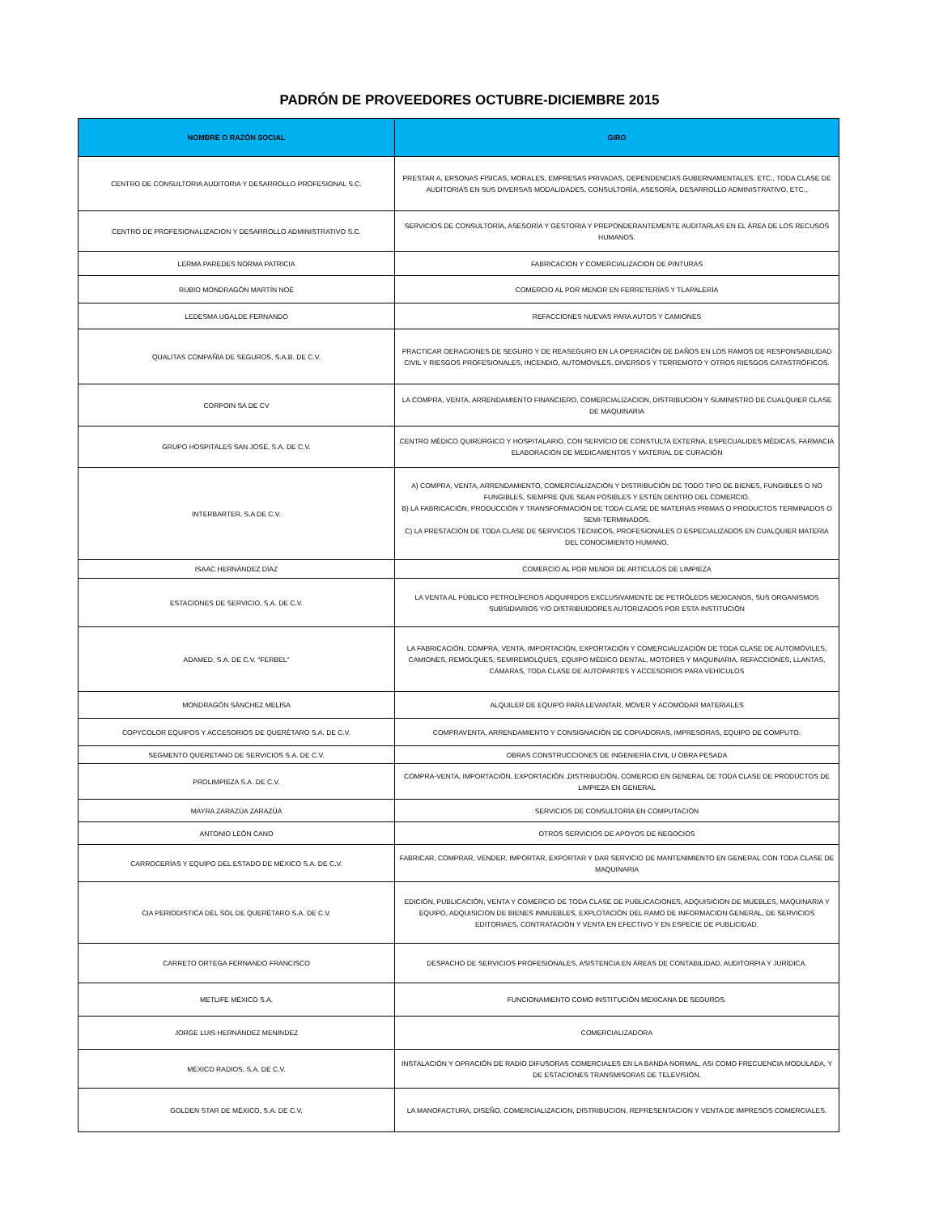PADRÓN DE PROVEEDORES OCTUBRE-DICIEMBRE 2015
| NOMBRE O RAZÓN SOCIAL | GIRO |
| --- | --- |
| CENTRO DE CONSULTORIA AUDITORIA Y DESARROLLO PROFESIONAL S.C. | PRESTAR A, ERSONAS FÍSICAS, MORALES, EMPRESAS PRIVADAS, DEPENDENCIAS GUBERNAMENTALES, ETC., TODA CLASE DE AUDITORIAS EN SUS DIVERSAS MODALIDADES, CONSULTORÍA, ASESORÍA, DESARROLLO ADMINISTRATIVO, ETC., |
| CENTRO DE PROFESIONALIZACION Y DESARROLLO ADMINISTRATIVO S.C. | SERVICIOS DE CONSULTORÍA, ASESORÍA Y GESTORIA Y PREPONDERANTEMENTE AUDITARLAS EN EL ÁREA DE LOS RECUSOS HUMANOS. |
| LERMA PAREDES NORMA PATRICIA | FABRICACION Y COMERCIALIZACION DE PINTURAS |
| RUBIO MONDRAGÓN MARTÍN NOÉ | COMERCIO AL POR MENOR EN FERRETERÍAS Y TLAPALERÍA |
| LEDESMA UGALDE FERNANDO | REFACCIONES NUEVAS PARA AUTOS Y CAMIONES |
| QUALITAS COMPAÑÍA DE SEGUROS, S.A.B. DE C.V. | PRACTICAR OERACIONES DE SEGURO Y DE REASEGURO EN LA OPERACIÓN DE DAÑOS EN LOS RAMOS DE RESPONSABILIDAD CIVIL Y RIESGOS PROFESIONALES, INCENDIO, AUTOMOVILES, DIVERSOS Y TERREMOTO Y OTROS RIESGOS CATASTRÓFICOS. |
| CORPOIN SA DE CV | LA COMPRA, VENTA, ARRENDAMIENTO FINANCIERO, COMERCIALIZACION, DISTRIBUCION Y SUMINISTRO DE CUALQUIER CLASE DE MAQUINARIA |
| GRUPO HOSPITALES SAN JOSÉ, S.A. DE C.V. | CENTRO MÉDICO QUIRÚRGICO Y HOSPITALARIO, CON SERVICIO DE CONSTULTA EXTERNA, ESPECUALIDES MÉDICAS, FARMACIA ELABORACIÓN DE MEDICAMENTOS Y MATERIAL DE CURACIÓN |
| INTERBARTER, S.A DE C.V. | A) COMPRA, VENTA, ARRENDAMIENTO, COMERCIALIZACIÓN Y DISTRIBUCIÓN DE TODO TIPO DE BIENES, FUNGIBLES O NO FUNGIBLES, SIEMPRE QUE SEAN POSIBLES Y ESTÉN DENTRO DEL COMERCIO. B) LA FABRICACIÓN, PRODUCCIÓN Y TRANSFORMACIÓN DE TODA CLASE DE MATERIAS PRIMAS O PRODUCTOS TERMINADOS O SEMI-TERMINADOS. C) LA PRESTACIÓN DE TODA CLASE DE SERVICIOS TÉCNICOS, PROFESIONALES O ESPECIALIZADOS EN CUALQUIER MATERIA DEL CONOCIMIENTO HUMANO. |
| ISAAC HERNÁNDEZ DÍAZ | COMERCIO AL POR MENOR DE ARTICULOS DE LIMPIEZA |
| ESTACIONES DE SERVICIO, S.A. DE C.V. | LA VENTA AL PÚBLICO PETROLÍFEROS ADQUIRIDOS EXCLUSIVAMENTE DE PETRÓLEOS MEXICANOS, SUS ORGANISMOS SUBSIDIARIOS Y/O DISTRIBUIDORES AUTORIZADOS POR ESTA INSTITUCIÓN |
| ADAMED, S.A. DE C.V. "FERBEL" | LA FABRICACIÓN, COMPRA, VENTA, IMPORTACIÓN, EXPORTACIÓN Y COMERCIALIZACIÓN DE TODA CLASE DE AUTOMÓVILES, CAMIONES, REMOLQUES, SEMIREMOLQUES, EQUIPO MÉDICO DENTAL, MOTORES Y MAQUINARIA, REFACCIONES, LLANTAS, CÁMARAS, TODA CLASE DE AUTOPARTES Y ACCESORIOS PARA VEHÍCULOS |
| MONDRAGÓN SÁNCHEZ MELISA | ALQUILER DE EQUIPO PARA LEVANTAR, MOVER Y ACOMODAR MATERIALES |
| COPYCOLOR EQUIPOS Y ACCESORIOS DE QUERÉTARO S.A. DE C.V. | COMPRAVENTA, ARRENDAMIENTO Y CONSIGNACIÓN DE COPIADORAS, IMPRESORAS, EQUIPO DE COMPUTO. |
| SEGMENTO QUERETANO DE SERVICIOS S.A. DE C.V. | OBRAS CONSTRUCCIONES DE INGENIERÍA CIVIL U OBRA PESADA |
| PROLIMPIEZA S.A. DE C.V. | COMPRA-VENTA, IMPORTACIÓN, EXPORTACIÓN ,DISTRIBUCIÓN, COMERCIO EN GENERAL DE TODA CLASE DE PRODUCTOS DE LIMPIEZA EN GENERAL |
| MAYRA ZARAZÚA ZARAZÚA | SERVICIOS DE CONSULTORÍA EN COMPUTACIÓN |
| ANTONIO LEÓN CANO | OTROS SERVICIOS DE APOYOS DE NEGOCIOS |
| CARROCERÍAS Y EQUIPO DEL ESTADO DE MÉXICO S.A. DE C.V. | FABRICAR, COMPRAR, VENDER, IMPORTAR, EXPORTAR Y DAR SERVICIO DE MANTENIMIENTO EN GENERAL CON TODA CLASE DE MAQUINARIA |
| CIA PERIODISTICA DEL SOL DE QUERÉTARO S.A. DE C.V. | EDICIÓN, PUBLICACIÓN, VENTA Y COMERCIO DE TODA CLASE DE PUBLICACIONES, ADQUISICION DE MUEBLES, MAQUINARIA Y EQUIPO, ADQUISICION DE BIENES INMUEBLES, EXPLOTACIÓN DEL RAMO DE INFORMACION GENERAL, DE SERVICIOS EDITORIAES, CONTRATACIÓN Y VENTA EN EFECTIVO Y EN ESPECIE DE PUBLICIDAD. |
| CARRETO ORTEGA FERNANDO FRANCISCO | DESPACHO DE SERVICIOS PROFESIONALES, ASISTENCIA EN ÁREAS DE CONTABILIDAD, AUDITORPIA Y JURÍDICA. |
| METLIFE MÉXICO S.A. | FUNCIONAMIENTO COMO INSTITUCIÓN MEXICANA DE SEGUROS. |
| JORGE LUIS HERNÁNDEZ MENINDEZ | COMERCIALIZADORA |
| MÉXICO RADIOS, S.A. DE C.V. | INSTALACIÓN Y OPRACIÓN DE RADIO DIFUSORAS COMERCIALES EN LA BANDA NORMAL, ASI COMO FRECUENCIA MODULADA, Y DE ESTACIONES TRANSMISORAS DE TELEVISIÓN. |
| GOLDEN STAR DE MÉXICO, S.A. DE C.V. | LA MANOFACTURA, DISEÑO, COMERCIALIZACION, DISTRIBUCION, REPRESENTACION Y VENTA DE IMPRESOS COMERCIALES. |